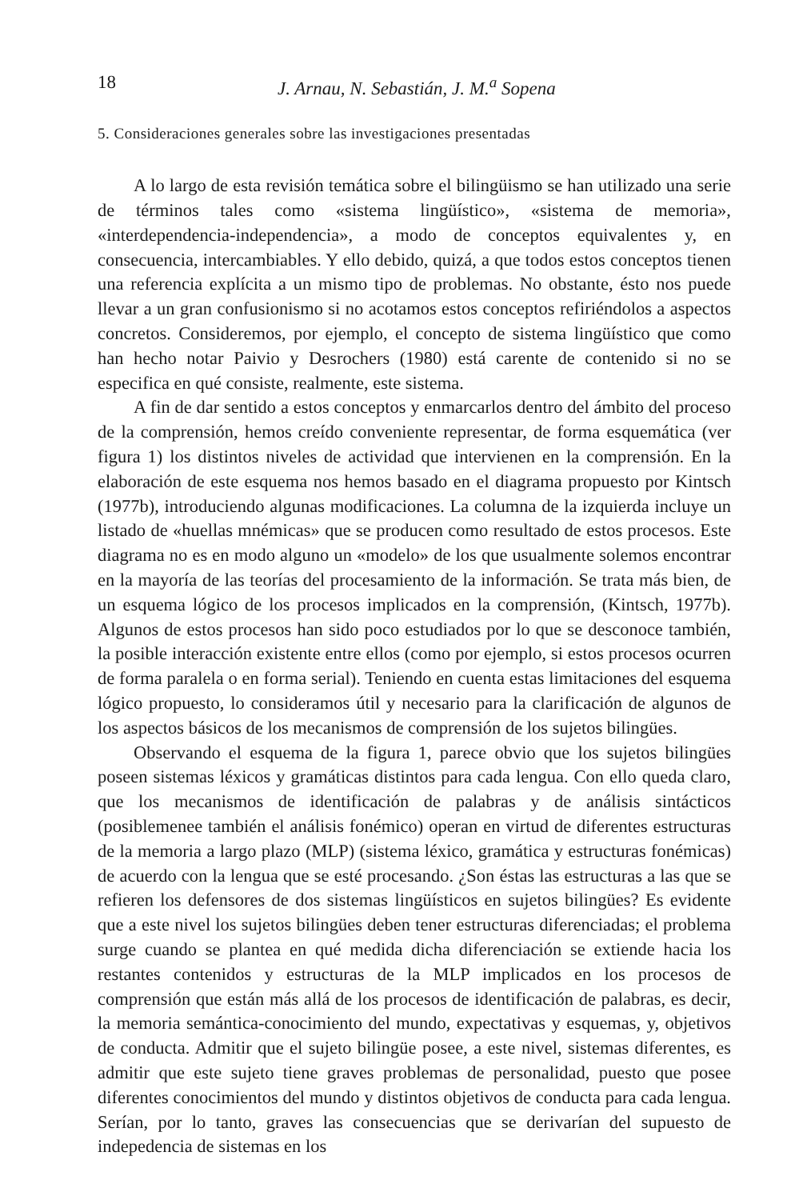18 J. Arnau, N. Sebastián, J. M.<sup>a</sup> Sopena
5. Consideraciones generales sobre las investigaciones presentadas
A lo largo de esta revisión temática sobre el bilingüismo se han utilizado una serie de términos tales como «sistema lingüístico», «sistema de memoria», «interdependencia-independencia», a modo de conceptos equivalentes y, en consecuencia, intercambiables. Y ello debido, quizá, a que todos estos conceptos tienen una referencia explícita a un mismo tipo de problemas. No obstante, ésto nos puede llevar a un gran confusionismo si no acotamos estos conceptos refiriéndolos a aspectos concretos. Consideremos, por ejemplo, el concepto de sistema lingüístico que como han hecho notar Paivio y Desrochers (1980) está carente de contenido si no se especifica en qué consiste, realmente, este sistema.
A fin de dar sentido a estos conceptos y enmarcarlos dentro del ámbito del proceso de la comprensión, hemos creído conveniente representar, de forma esquemática (ver figura 1) los distintos niveles de actividad que intervienen en la comprensión. En la elaboración de este esquema nos hemos basado en el diagrama propuesto por Kintsch (1977b), introduciendo algunas modificaciones. La columna de la izquierda incluye un listado de «huellas mnémicas» que se producen como resultado de estos procesos. Este diagrama no es en modo alguno un «modelo» de los que usualmente solemos encontrar en la mayoría de las teorías del procesamiento de la información. Se trata más bien, de un esquema lógico de los procesos implicados en la comprensión, (Kintsch, 1977b). Algunos de estos procesos han sido poco estudiados por lo que se desconoce también, la posible interacción existente entre ellos (como por ejemplo, si estos procesos ocurren de forma paralela o en forma serial). Teniendo en cuenta estas limitaciones del esquema lógico propuesto, lo consideramos útil y necesario para la clarificación de algunos de los aspectos básicos de los mecanismos de comprensión de los sujetos bilingües.
Observando el esquema de la figura 1, parece obvio que los sujetos bilingües poseen sistemas léxicos y gramáticas distintos para cada lengua. Con ello queda claro, que los mecanismos de identificación de palabras y de análisis sintácticos (posiblemenee también el análisis fonémico) operan en virtud de diferentes estructuras de la memoria a largo plazo (MLP) (sistema léxico, gramática y estructuras fonémicas) de acuerdo con la lengua que se esté procesando. ¿Son éstas las estructuras a las que se refieren los defensores de dos sistemas lingüísticos en sujetos bilingües? Es evidente que a este nivel los sujetos bilingües deben tener estructuras diferenciadas; el problema surge cuando se plantea en qué medida dicha diferenciación se extiende hacia los restantes contenidos y estructuras de la MLP implicados en los procesos de comprensión que están más allá de los procesos de identificación de palabras, es decir, la memoria semántica-conocimiento del mundo, expectativas y esquemas, y, objetivos de conducta. Admitir que el sujeto bilingüe posee, a este nivel, sistemas diferentes, es admitir que este sujeto tiene graves problemas de personalidad, puesto que posee diferentes conocimientos del mundo y distintos objetivos de conducta para cada lengua. Serían, por lo tanto, graves las consecuencias que se derivarían del supuesto de indepedencia de sistemas en los